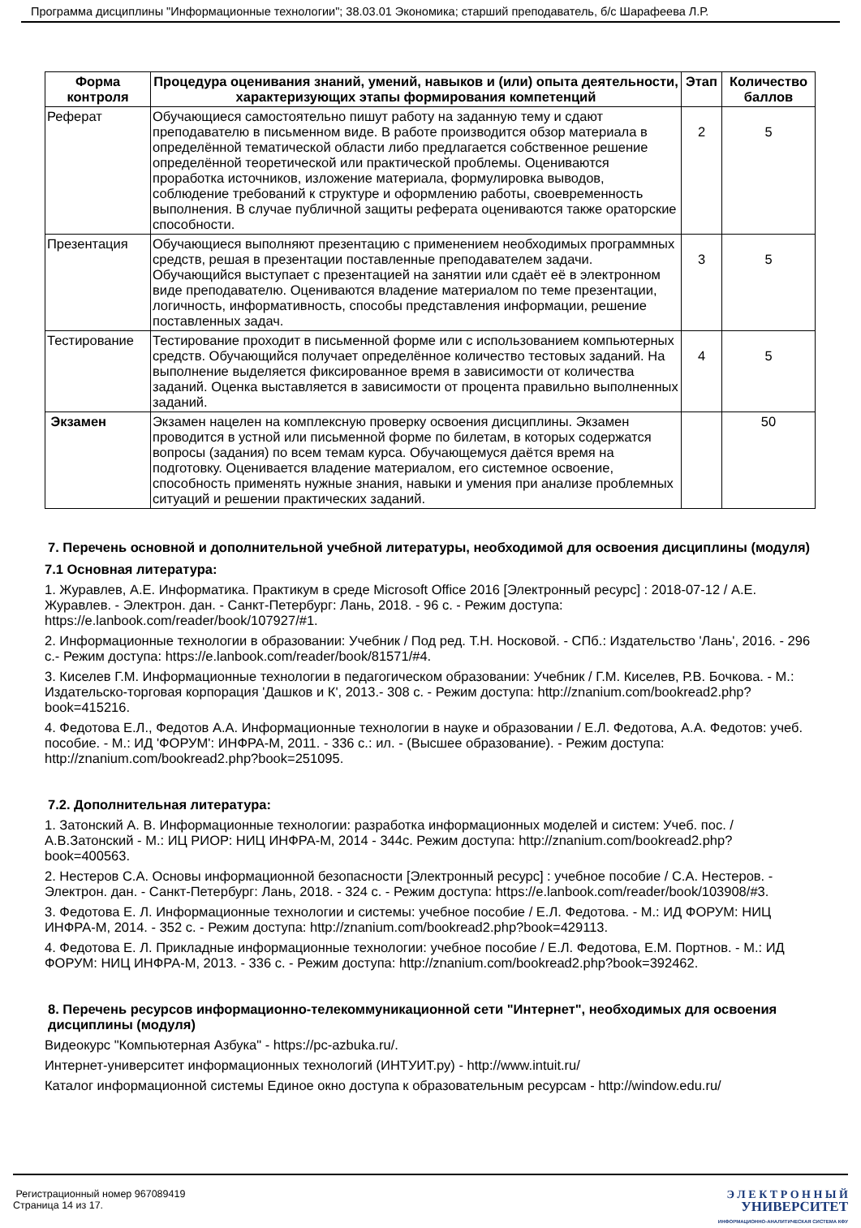Программа дисциплины "Информационные технологии"; 38.03.01 Экономика; старший преподаватель, б/с Шарафеева Л.Р.
| Форма контроля | Процедура оценивания знаний, умений, навыков и (или) опыта деятельности, характеризующих этапы формирования компетенций | Этап | Количество баллов |
| --- | --- | --- | --- |
| Реферат | Обучающиеся самостоятельно пишут работу на заданную тему и сдают преподавателю в письменном виде. В работе производится обзор материала в определённой тематической области либо предлагается собственное решение определённой теоретической или практической проблемы. Оцениваются проработка источников, изложение материала, формулировка выводов, соблюдение требований к структуре и оформлению работы, своевременность выполнения. В случае публичной защиты реферата оцениваются также ораторские способности. | 2 | 5 |
| Презентация | Обучающиеся выполняют презентацию с применением необходимых программных средств, решая в презентации поставленные преподавателем задачи. Обучающийся выступает с презентацией на занятии или сдаёт её в электронном виде преподавателю. Оцениваются владение материалом по теме презентации, логичность, информативность, способы представления информации, решение поставленных задач. | 3 | 5 |
| Тестирование | Тестирование проходит в письменной форме или с использованием компьютерных средств. Обучающийся получает определённое количество тестовых заданий. На выполнение выделяется фиксированное время в зависимости от количества заданий. Оценка выставляется в зависимости от процента правильно выполненных заданий. | 4 | 5 |
| Экзамен | Экзамен нацелен на комплексную проверку освоения дисциплины. Экзамен проводится в устной или письменной форме по билетам, в которых содержатся вопросы (задания) по всем темам курса. Обучающемуся даётся время на подготовку. Оценивается владение материалом, его системное освоение, способность применять нужные знания, навыки и умения при анализе проблемных ситуаций и решении практических заданий. | | 50 |
7. Перечень основной и дополнительной учебной литературы, необходимой для освоения дисциплины (модуля)
7.1 Основная литература:
1. Журавлев, А.Е. Информатика. Практикум в среде Microsoft Office 2016 [Электронный ресурс] : 2018-07-12 / А.Е. Журавлев. - Электрон. дан. - Санкт-Петербург: Лань, 2018. - 96 с. - Режим доступа: https://e.lanbook.com/reader/book/107927/#1.
2. Информационные технологии в образовании: Учебник / Под ред. Т.Н. Носковой. - СПб.: Издательство 'Лань', 2016. - 296 с.- Режим доступа: https://e.lanbook.com/reader/book/81571/#4.
3. Киселев Г.М. Информационные технологии в педагогическом образовании: Учебник / Г.М. Киселев, Р.В. Бочкова. - М.: Издательско-торговая корпорация 'Дашков и К', 2013.- 308 с. - Режим доступа: http://znanium.com/bookread2.php?book=415216.
4. Федотова Е.Л., Федотов А.А. Информационные технологии в науке и образовании / Е.Л. Федотова, А.А. Федотов: учеб. пособие. - М.: ИД 'ФОРУМ': ИНФРА-М, 2011. - 336 с.: ил. - (Высшее образование). - Режим доступа: http://znanium.com/bookread2.php?book=251095.
7.2. Дополнительная литература:
1. Затонский А. В. Информационные технологии: разработка информационных моделей и систем: Учеб. пос. / А.В.Затонский - М.: ИЦ РИОР: НИЦ ИНФРА-М, 2014 - 344с. Режим доступа: http://znanium.com/bookread2.php?book=400563.
2. Нестеров С.А. Основы информационной безопасности [Электронный ресурс] : учебное пособие / С.А. Нестеров. - Электрон. дан. - Санкт-Петербург: Лань, 2018. - 324 с. - Режим доступа: https://e.lanbook.com/reader/book/103908/#3.
3. Федотова Е. Л. Информационные технологии и системы: учебное пособие / Е.Л. Федотова. - М.: ИД ФОРУМ: НИЦ ИНФРА-М, 2014. - 352 с. - Режим доступа: http://znanium.com/bookread2.php?book=429113.
4. Федотова Е. Л. Прикладные информационные технологии: учебное пособие / Е.Л. Федотова, Е.М. Портнов. - М.: ИД ФОРУМ: НИЦ ИНФРА-М, 2013. - 336 с. - Режим доступа: http://znanium.com/bookread2.php?book=392462.
8. Перечень ресурсов информационно-телекоммуникационной сети "Интернет", необходимых для освоения дисциплины (модуля)
Видеокурс "Компьютерная Азбука" - https://pc-azbuka.ru/.
Интернет-университет информационных технологий (ИНТУИТ.ру) - http://www.intuit.ru/
Каталог информационной системы Единое окно доступа к образовательным ресурсам - http://window.edu.ru/
Регистрационный номер 967089419
Страница 14 из 17.
Э Л Е К Т Р О Н Н Ы Й
УНИВЕРСИТЕТ
ИНФОРМАЦИОННО-АНАЛИТИЧЕСКАЯ СИСТЕМА КФУ